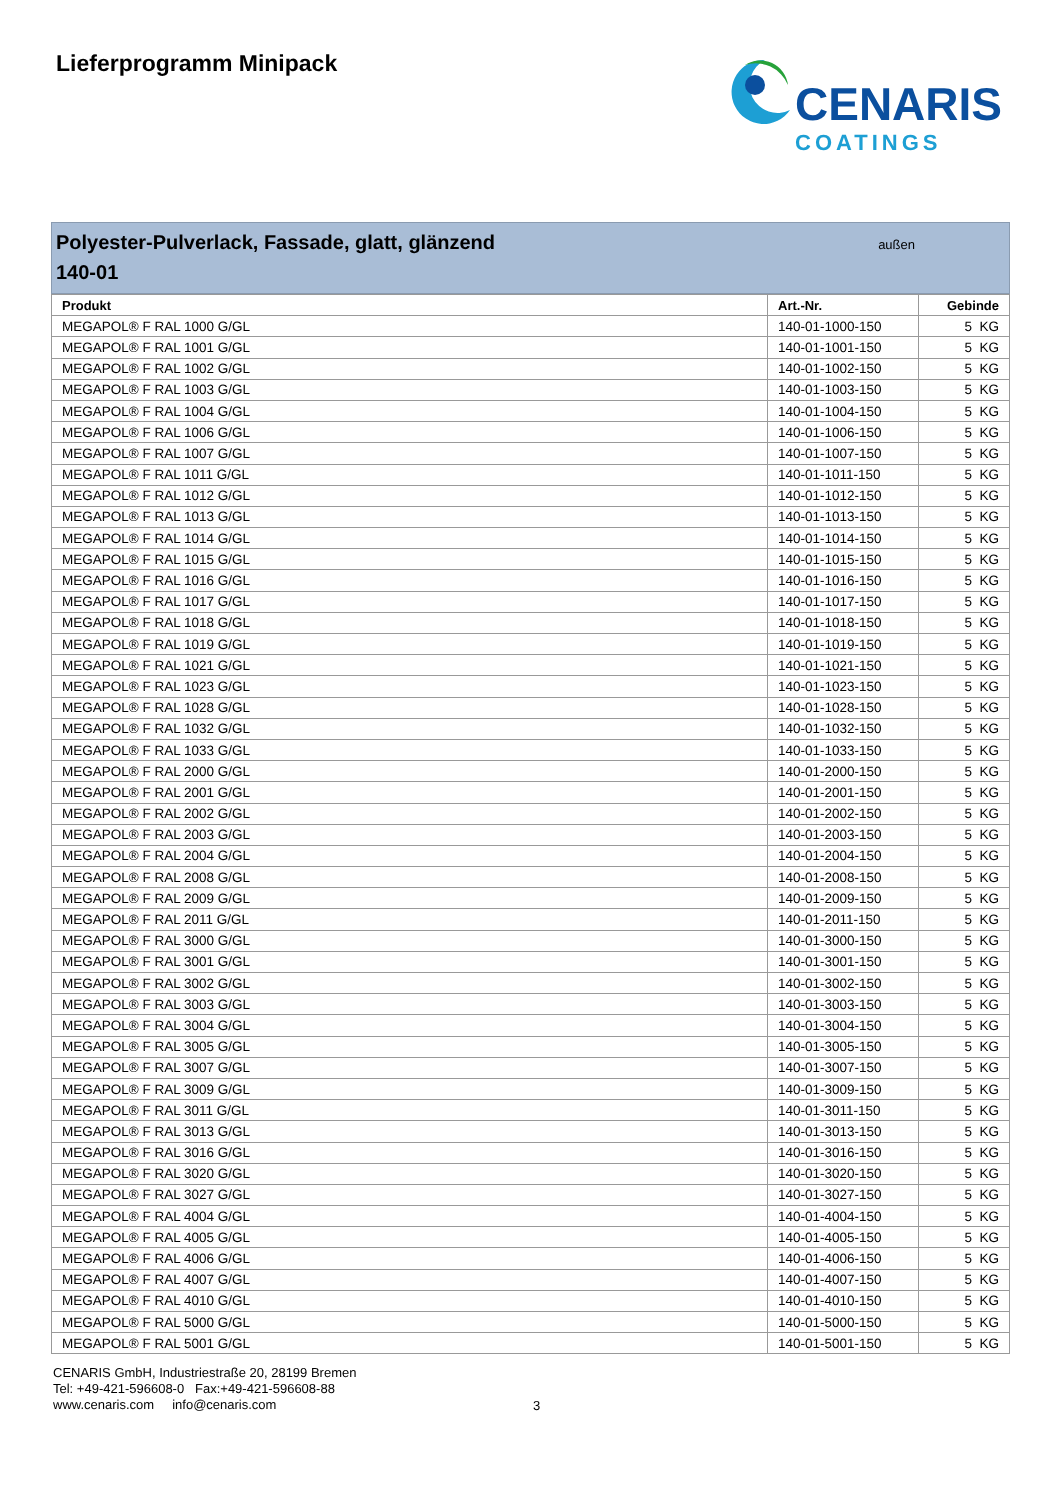Lieferprogramm Minipack
CENARIS
COATINGS
Polyester-Pulverlack, Fassade, glatt, glänzend
140-01
außen
| Produkt | Art.-Nr. | Gebinde |
| --- | --- | --- |
| MEGAPOL® F RAL 1000 G/GL | 140-01-1000-150 | 5 KG |
| MEGAPOL® F RAL 1001 G/GL | 140-01-1001-150 | 5 KG |
| MEGAPOL® F RAL 1002 G/GL | 140-01-1002-150 | 5 KG |
| MEGAPOL® F RAL 1003 G/GL | 140-01-1003-150 | 5 KG |
| MEGAPOL® F RAL 1004 G/GL | 140-01-1004-150 | 5 KG |
| MEGAPOL® F RAL 1006 G/GL | 140-01-1006-150 | 5 KG |
| MEGAPOL® F RAL 1007 G/GL | 140-01-1007-150 | 5 KG |
| MEGAPOL® F RAL 1011 G/GL | 140-01-1011-150 | 5 KG |
| MEGAPOL® F RAL 1012 G/GL | 140-01-1012-150 | 5 KG |
| MEGAPOL® F RAL 1013 G/GL | 140-01-1013-150 | 5 KG |
| MEGAPOL® F RAL 1014 G/GL | 140-01-1014-150 | 5 KG |
| MEGAPOL® F RAL 1015 G/GL | 140-01-1015-150 | 5 KG |
| MEGAPOL® F RAL 1016 G/GL | 140-01-1016-150 | 5 KG |
| MEGAPOL® F RAL 1017 G/GL | 140-01-1017-150 | 5 KG |
| MEGAPOL® F RAL 1018 G/GL | 140-01-1018-150 | 5 KG |
| MEGAPOL® F RAL 1019 G/GL | 140-01-1019-150 | 5 KG |
| MEGAPOL® F RAL 1021 G/GL | 140-01-1021-150 | 5 KG |
| MEGAPOL® F RAL 1023 G/GL | 140-01-1023-150 | 5 KG |
| MEGAPOL® F RAL 1028 G/GL | 140-01-1028-150 | 5 KG |
| MEGAPOL® F RAL 1032 G/GL | 140-01-1032-150 | 5 KG |
| MEGAPOL® F RAL 1033 G/GL | 140-01-1033-150 | 5 KG |
| MEGAPOL® F RAL 2000 G/GL | 140-01-2000-150 | 5 KG |
| MEGAPOL® F RAL 2001 G/GL | 140-01-2001-150 | 5 KG |
| MEGAPOL® F RAL 2002 G/GL | 140-01-2002-150 | 5 KG |
| MEGAPOL® F RAL 2003 G/GL | 140-01-2003-150 | 5 KG |
| MEGAPOL® F RAL 2004 G/GL | 140-01-2004-150 | 5 KG |
| MEGAPOL® F RAL 2008 G/GL | 140-01-2008-150 | 5 KG |
| MEGAPOL® F RAL 2009 G/GL | 140-01-2009-150 | 5 KG |
| MEGAPOL® F RAL 2011 G/GL | 140-01-2011-150 | 5 KG |
| MEGAPOL® F RAL 3000 G/GL | 140-01-3000-150 | 5 KG |
| MEGAPOL® F RAL 3001 G/GL | 140-01-3001-150 | 5 KG |
| MEGAPOL® F RAL 3002 G/GL | 140-01-3002-150 | 5 KG |
| MEGAPOL® F RAL 3003 G/GL | 140-01-3003-150 | 5 KG |
| MEGAPOL® F RAL 3004 G/GL | 140-01-3004-150 | 5 KG |
| MEGAPOL® F RAL 3005 G/GL | 140-01-3005-150 | 5 KG |
| MEGAPOL® F RAL 3007 G/GL | 140-01-3007-150 | 5 KG |
| MEGAPOL® F RAL 3009 G/GL | 140-01-3009-150 | 5 KG |
| MEGAPOL® F RAL 3011 G/GL | 140-01-3011-150 | 5 KG |
| MEGAPOL® F RAL 3013 G/GL | 140-01-3013-150 | 5 KG |
| MEGAPOL® F RAL 3016 G/GL | 140-01-3016-150 | 5 KG |
| MEGAPOL® F RAL 3020 G/GL | 140-01-3020-150 | 5 KG |
| MEGAPOL® F RAL 3027 G/GL | 140-01-3027-150 | 5 KG |
| MEGAPOL® F RAL 4004 G/GL | 140-01-4004-150 | 5 KG |
| MEGAPOL® F RAL 4005 G/GL | 140-01-4005-150 | 5 KG |
| MEGAPOL® F RAL 4006 G/GL | 140-01-4006-150 | 5 KG |
| MEGAPOL® F RAL 4007 G/GL | 140-01-4007-150 | 5 KG |
| MEGAPOL® F RAL 4010 G/GL | 140-01-4010-150 | 5 KG |
| MEGAPOL® F RAL 5000 G/GL | 140-01-5000-150 | 5 KG |
| MEGAPOL® F RAL 5001 G/GL | 140-01-5001-150 | 5 KG |
CENARIS GmbH, Industriestraße 20, 28199 Bremen
Tel: +49-421-596608-0 Fax:+49-421-596608-88
www.cenaris.com info@cenaris.com
3